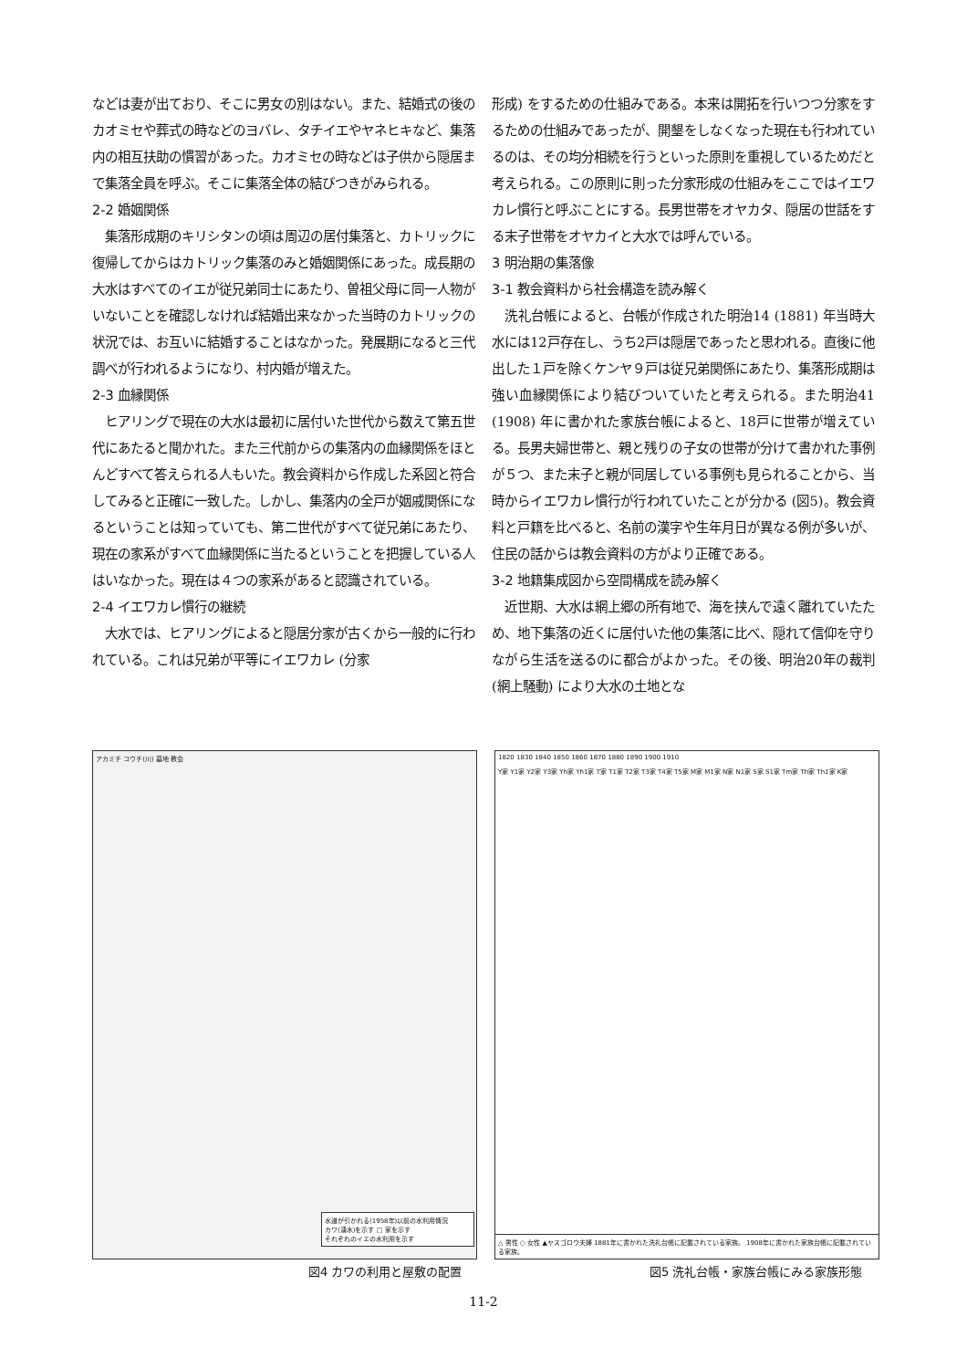などは妻が出ており、そこに男女の別はない。また、結婚式の後のカオミセや葬式の時などのヨバレ、タチイエやヤネヒキなど、集落内の相互扶助の慣習があった。カオミセの時などは子供から隠居まで集落全員を呼ぶ。そこに集落全体の結びつきがみられる。
2-2 婚姻関係
　集落形成期のキリシタンの頃は周辺の居付集落と、カトリックに復帰してからはカトリック集落のみと婚姻関係にあった。成長期の大水はすべてのイエが従兄弟同士にあたり、曽祖父母に同一人物がいないことを確認しなければ結婚出来なかった当時のカトリックの状況では、お互いに結婚することはなかった。発展期になると三代調べが行われるようになり、村内婚が増えた。
2-3 血縁関係
　ヒアリングで現在の大水は最初に居付いた世代から数えて第五世代にあたると聞かれた。また三代前からの集落内の血縁関係をほとんどすべて答えられる人もいた。教会資料から作成した系図と符合してみると正確に一致した。しかし、集落内の全戸が姻戚関係になるということは知っていても、第二世代がすべて従兄弟にあたり、現在の家系がすべて血縁関係に当たるということを把握している人はいなかった。現在は４つの家系があると認識されている。
2-4 イエワカレ慣行の継続
　大水では、ヒアリングによると隠居分家が古くから一般的に行われている。これは兄弟が平等にイエワカレ (分家
形成) をするための仕組みである。本来は開拓を行いつつ分家をするための仕組みであったが、開墾をしなくなった現在も行われているのは、その均分相続を行うといった原則を重視しているためだと考えられる。この原則に則った分家形成の仕組みをここではイエワカレ慣行と呼ぶことにする。長男世帯をオヤカタ、隠居の世話をする末子世帯をオヤカイと大水では呼んでいる。
3 明治期の集落像
3-1 教会資料から社会構造を読み解く
　洗礼台帳によると、台帳が作成された明治14 (1881) 年当時大水には12戸存在し、うち2戸は隠居であったと思われる。直後に他出した１戸を除くケンヤ９戸は従兄弟関係にあたり、集落形成期は強い血縁関係により結びついていたと考えられる。また明治41 (1908) 年に書かれた家族台帳によると、18戸に世帯が増えている。長男夫婦世帯と、親と残りの子女の世帯が分けて書かれた事例が５つ、また末子と親が同居している事例も見られることから、当時からイエワカレ慣行が行われていたことが分かる (図5)。教会資料と戸籍を比べると、名前の漢字や生年月日が異なる例が多いが、住民の話からは教会資料の方がより正確である。
3-2 地籍集成図から空間構成を読み解く
　近世期、大水は網上郷の所有地で、海を挟んで遠く離れていたため、地下集落の近くに居付いた他の集落に比べ、隠れて信仰を守りながら生活を送るのに都合がよかった。その後、明治20年の裁判 (網上騒動) により大水の土地とな
アカミチ コウチ(川) 墓地 教会
水道が引かれる(1958年)以前の水利用情況
カワ(湧水)を示す □ 家を示す
それぞれのイエの水利用を示す
図4 カワの利用と屋敷の配置
1820 1830 1840 1850 1860 1870 1880 1890 1900 1910
Y家 Y1家 Y2家 Y3家 Yh家 Yh1家 T家 T1家 T2家 T3家 T4家 T5家 M家 M1家 N家 N1家 S家 S1家 Tm家 Th家 Th1家 K家
△ 男性 ○ 女性 ▲ヤスゴロウ夫婦 1881年に書かれた洗礼台帳に記載されている家族。 1908年に書かれた家族台帳に記載されている家族。
図5 洗礼台帳・家族台帳にみる家族形態
11-2